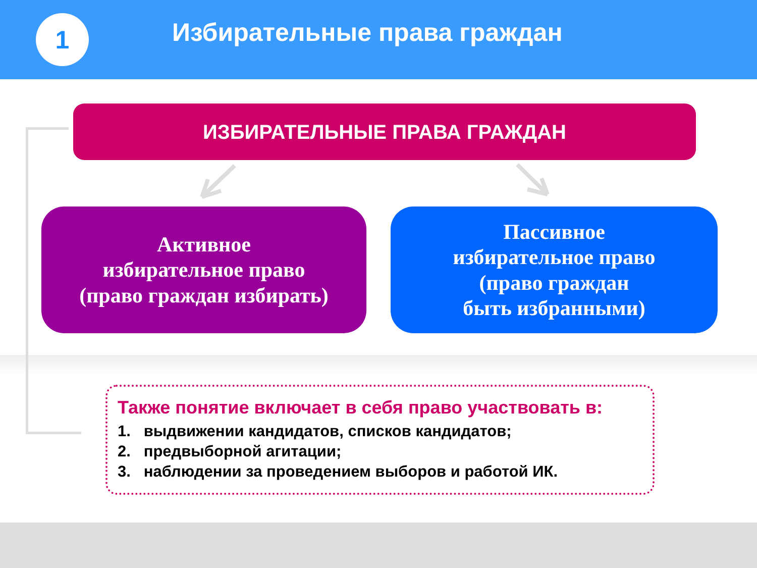1
Избирательные права граждан
ИЗБИРАТЕЛЬНЫЕ ПРАВА ГРАЖДАН
Активное
избирательное право
(право граждан избирать)
Пассивное
избирательное право
(право граждан
быть избранными)
Также понятие включает в себя право участвовать в:
1. выдвижении кандидатов, списков кандидатов;
2. предвыборной агитации;
3. наблюдении за проведением выборов и работой ИК.